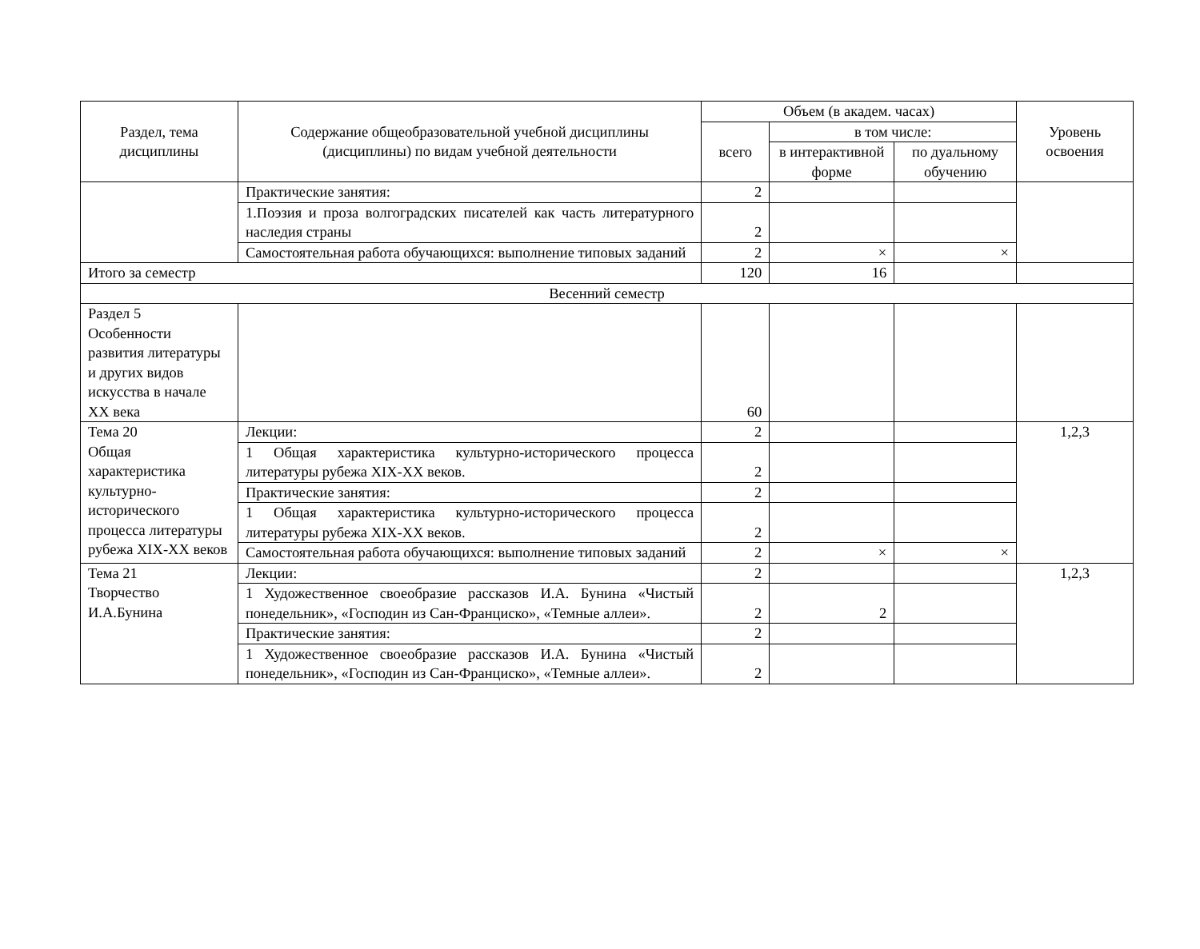| Раздел, тема дисциплины | Содержание общеобразовательной учебной дисциплины (дисциплины) по видам учебной деятельности | Объем (в академ. часах) | | | Уровень освоения |
| --- | --- | --- | --- | --- | --- |
| | | всего | в том числе: | | |
| | | | в интерактивной форме | по дуальному обучению | |
| | Практические занятия: | 2 | | | |
| | 1.Поэзия и проза волгоградских писателей как часть литературного наследия страны | 2 | | | |
| | Самостоятельная работа обучающихся: выполнение типовых заданий | 2 | × | × | |
| Итого за семестр | | 120 | 16 | | |
| Весенний семестр | | | | | |
| Раздел 5 Особенности развития литературы и других видов искусства в начале XX века | | 60 | | | |
| Тема 20 Общая характеристика культурно-исторического процесса литературы рубежа XIX-XX веков | Лекции: | 2 | | | 1,2,3 |
| | 1 Общая характеристика культурно-исторического процесса литературы рубежа XIX-XX веков. | 2 | | | |
| | Практические занятия: | 2 | | | |
| | 1 Общая характеристика культурно-исторического процесса литературы рубежа XIX-XX веков. | 2 | | | |
| | Самостоятельная работа обучающихся: выполнение типовых заданий | 2 | × | × | |
| Тема 21 Творчество И.А.Бунина | Лекции: | 2 | | | 1,2,3 |
| | 1 Художественное своеобразие рассказов И.А. Бунина «Чистый понедельник», «Господин из Сан-Франциско», «Темные аллеи». | 2 | 2 | | |
| | Практические занятия: | 2 | | | |
| | 1 Художественное своеобразие рассказов И.А. Бунина «Чистый понедельник», «Господин из Сан-Франциско», «Темные аллеи». | 2 | | | |